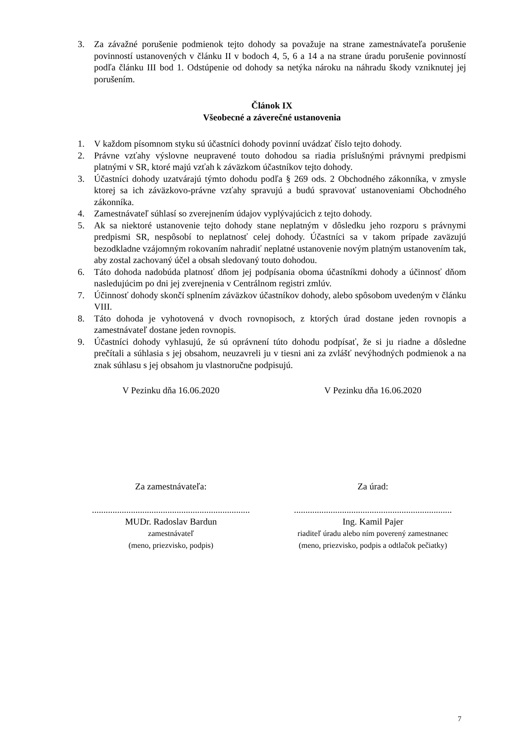3. Za závažné porušenie podmienok tejto dohody sa považuje na strane zamestnávateľa porušenie povinností ustanovených v článku II v bodoch 4, 5, 6 a 14 a na strane úradu porušenie povinností podľa článku III bod 1. Odstúpenie od dohody sa netýka nároku na náhradu škody vzniknutej jej porušením.
Článok IX
Všeobecné a záverečné ustanovenia
1. V každom písomnom styku sú účastníci dohody povinní uvádzať číslo tejto dohody.
2. Právne vzťahy výslovne neupravené touto dohodou sa riadia príslušnými právnymi predpismi platnými v SR, ktoré majú vzťah k záväzkom účastníkov tejto dohody.
3. Účastníci dohody uzatvárajú týmto dohodu podľa § 269 ods. 2 Obchodného zákonníka, v zmysle ktorej sa ich záväzkovo-právne vzťahy spravujú a budú spravovať ustanoveniami Obchodného zákonníka.
4. Zamestnávateľ súhlasí so zverejnením údajov vyplývajúcich z tejto dohody.
5. Ak sa niektoré ustanovenie tejto dohody stane neplatným v dôsledku jeho rozporu s právnymi predpismi SR, nespôsobí to neplatnosť celej dohody. Účastníci sa v takom prípade zaväzujú bezodkladne vzájomným rokovaním nahradiť neplatné ustanovenie novým platným ustanovením tak, aby zostal zachovaný účel a obsah sledovaný touto dohodou.
6. Táto dohoda nadobúda platnosť dňom jej podpísania oboma účastníkmi dohody a účinnosť dňom nasledujúcim po dni jej zverejnenia v Centrálnom registri zmlúv.
7. Účinnosť dohody skončí splnením záväzkov účastníkov dohody, alebo spôsobom uvedeným v článku VIII.
8. Táto dohoda je vyhotovená v dvoch rovnopisoch, z ktorých úrad dostane jeden rovnopis a zamestnávateľ dostane jeden rovnopis.
9. Účastníci dohody vyhlasujú, že sú oprávnení túto dohodu podpísať, že si ju riadne a dôsledne prečítali a súhlasia s jej obsahom, neuzavreli ju v tiesni ani za zvlášť nevýhodných podmienok a na znak súhlasu s jej obsahom ju vlastnoručne podpisujú.
V Pezinku dňa 16.06.2020 V Pezinku dňa 16.06.2020
Za zamestnávateľa: Za úrad:
.....................................................................
.....................................................................
MUDr. Radoslav Bardun
zamestnávateľ
(meno, priezvisko, podpis)
Ing. Kamil Pajer
riaditeľ úradu alebo ním poverený zamestnanec
(meno, priezvisko, podpis a odtlačok pečiatky)
7